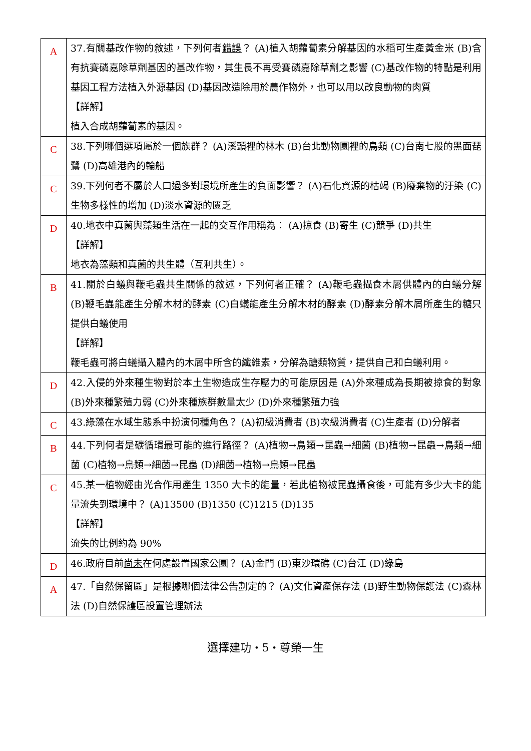| A | 37.有關基改作物的敘述，下列何者 錯誤 ？ (A)植入胡蘿蔔素分解基因的水稻可生產黃金米 (B)含有抗賽磷嘉除草劑基因的基改作物，其生長不再受賽磷嘉除草劑之影響 (C)基改作物的特點是利用基因工程方法植入外源基因 (D)基因改造除用於農作物外，也可以用以改良動物的肉質 【詳解】 植入合成胡蘿蔔素的基因。 |
| C | 38.下列哪個選項屬於一個族群？ (A)溪頭裡的林木 (B)台北動物園裡的鳥類 (C)台南七股的黑面琵鷺 (D)高雄港內的輪船 |
| C | 39.下列何者 不屬於 人口過多對環境所產生的負面影響？ (A)石化資源的枯竭 (B)廢棄物的汙染 (C)生物多樣性的增加 (D)淡水資源的匱乏 |
| D | 40.地衣中真菌與藻類生活在一起的交互作用稱為： (A)掠食 (B)寄生 (C)競爭 (D)共生 【詳解】 地衣為藻類和真菌的共生體（互利共生）。 |
| B | 41.關於白蟻與鞭毛蟲共生關係的敘述，下列何者正確？ (A)鞭毛蟲攝食木屑供體內的白蟻分解 (B)鞭毛蟲能產生分解木材的酵素 (C)白蟻能產生分解木材的酵素 (D)酵素分解木屑所產生的糖只提供白蟻使用 【詳解】 鞭毛蟲可將白蟻攝入體內的木屑中所含的纖維素，分解為醣類物質，提供自己和白蟻利用。 |
| D | 42.入侵的外來種生物對於本土生物造成生存壓力的可能原因是 (A)外來種成為長期被掠食的對象 (B)外來種繁殖力弱 (C)外來種族群數量太少 (D)外來種繁殖力強 |
| C | 43.綠藻在水域生態系中扮演何種角色？ (A)初級消費者 (B)次級消費者 (C)生產者 (D)分解者 |
| B | 44.下列何者是碳循環最可能的進行路徑？ (A)植物→鳥類→昆蟲→細菌 (B)植物→昆蟲→鳥類→細菌 (C)植物→鳥類→細菌→昆蟲 (D)細菌→植物→鳥類→昆蟲 |
| C | 45.某一植物經由光合作用產生 1350 大卡的能量，若此植物被昆蟲攝食後，可能有多少大卡的能量流失到環境中？ (A)13500 (B)1350 (C)1215 (D)135 【詳解】 流失的比例約為 90% |
| D | 46.政府目前 尚未 在何處設置國家公園？ (A)金門 (B)東沙環礁 (C)台江 (D)綠島 |
| A | 47.「自然保留區」是根據哪個法律公告劃定的？ (A)文化資產保存法 (B)野生動物保護法 (C)森林法 (D)自然保護區設置管理辦法 |
選擇建功・5・尊榮一生